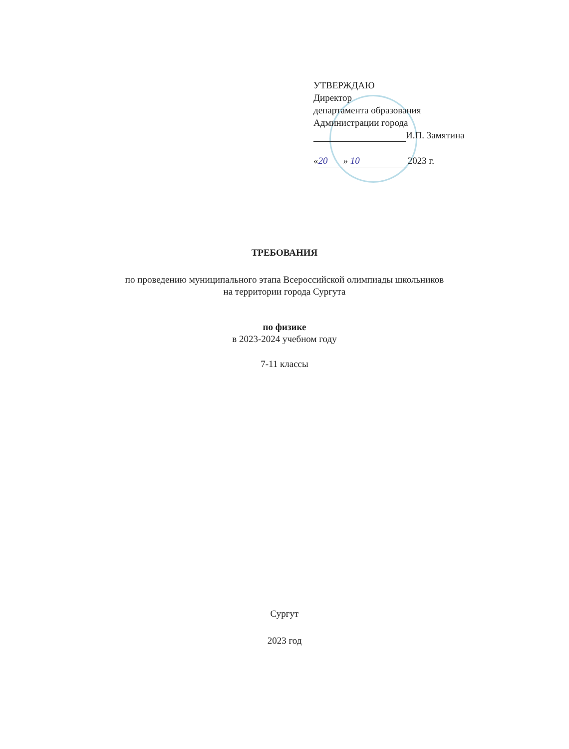УТВЕРЖДАЮ
Директор
департамента образования
Администрации города
И.П. Замятина
« 20 » 10 2023 г.
ТРЕБОВАНИЯ
по проведению муниципального этапа Всероссийской олимпиады школьников
на территории города Сургута
по физике
в 2023-2024 учебном году
7-11 классы
Сургут
2023 год